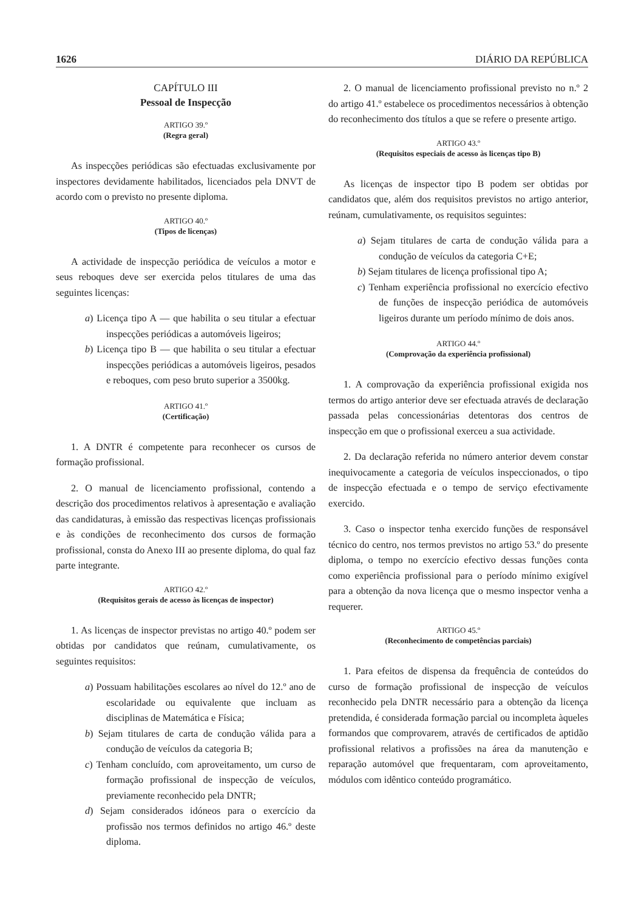1626 DIÁRIO DA REPÚBLICA
CAPÍTULO III
Pessoal de Inspecção
ARTIGO 39.º
(Regra geral)
As inspecções periódicas são efectuadas exclusivamente por inspectores devidamente habilitados, licenciados pela DNVT de acordo com o previsto no presente diploma.
ARTIGO 40.º
(Tipos de licenças)
A actividade de inspecção periódica de veículos a motor e seus reboques deve ser exercida pelos titulares de uma das seguintes licenças:
a) Licença tipo A — que habilita o seu titular a efectuar inspecções periódicas a automóveis ligeiros;
b) Licença tipo B — que habilita o seu titular a efectuar inspecções periódicas a automóveis ligeiros, pesados e reboques, com peso bruto superior a 3500kg.
ARTIGO 41.º
(Certificação)
1. A DNTR é competente para reconhecer os cursos de formação profissional.
2. O manual de licenciamento profissional, contendo a descrição dos procedimentos relativos à apresentação e avaliação das candidaturas, à emissão das respectivas licenças profissionais e às condições de reconhecimento dos cursos de formação profissional, consta do Anexo III ao presente diploma, do qual faz parte integrante.
ARTIGO 42.º
(Requisitos gerais de acesso às licenças de inspector)
1. As licenças de inspector previstas no artigo 40.º podem ser obtidas por candidatos que reúnam, cumulativamente, os seguintes requisitos:
a) Possuam habilitações escolares ao nível do 12.º ano de escolaridade ou equivalente que incluam as disciplinas de Matemática e Física;
b) Sejam titulares de carta de condução válida para a condução de veículos da categoria B;
c) Tenham concluído, com aproveitamento, um curso de formação profissional de inspecção de veículos, previamente reconhecido pela DNTR;
d) Sejam considerados idóneos para o exercício da profissão nos termos definidos no artigo 46.º deste diploma.
2. O manual de licenciamento profissional previsto no n.º 2 do artigo 41.º estabelece os procedimentos necessários à obtenção do reconhecimento dos títulos a que se refere o presente artigo.
ARTIGO 43.º
(Requisitos especiais de acesso às licenças tipo B)
As licenças de inspector tipo B podem ser obtidas por candidatos que, além dos requisitos previstos no artigo anterior, reúnam, cumulativamente, os requisitos seguintes:
a) Sejam titulares de carta de condução válida para a condução de veículos da categoria C+E;
b) Sejam titulares de licença profissional tipo A;
c) Tenham experiência profissional no exercício efectivo de funções de inspecção periódica de automóveis ligeiros durante um período mínimo de dois anos.
ARTIGO 44.º
(Comprovação da experiência profissional)
1. A comprovação da experiência profissional exigida nos termos do artigo anterior deve ser efectuada através de declaração passada pelas concessionárias detentoras dos centros de inspecção em que o profissional exerceu a sua actividade.
2. Da declaração referida no número anterior devem constar inequivocamente a categoria de veículos inspeccionados, o tipo de inspecção efectuada e o tempo de serviço efectivamente exercido.
3. Caso o inspector tenha exercido funções de responsável técnico do centro, nos termos previstos no artigo 53.º do presente diploma, o tempo no exercício efectivo dessas funções conta como experiência profissional para o período mínimo exigível para a obtenção da nova licença que o mesmo inspector venha a requerer.
ARTIGO 45.º
(Reconhecimento de competências parciais)
1. Para efeitos de dispensa da frequência de conteúdos do curso de formação profissional de inspecção de veículos reconhecido pela DNTR necessário para a obtenção da licença pretendida, é considerada formação parcial ou incompleta àqueles formandos que comprovarem, através de certificados de aptidão profissional relativos a profissões na área da manutenção e reparação automóvel que frequentaram, com aproveitamento, módulos com idêntico conteúdo programático.